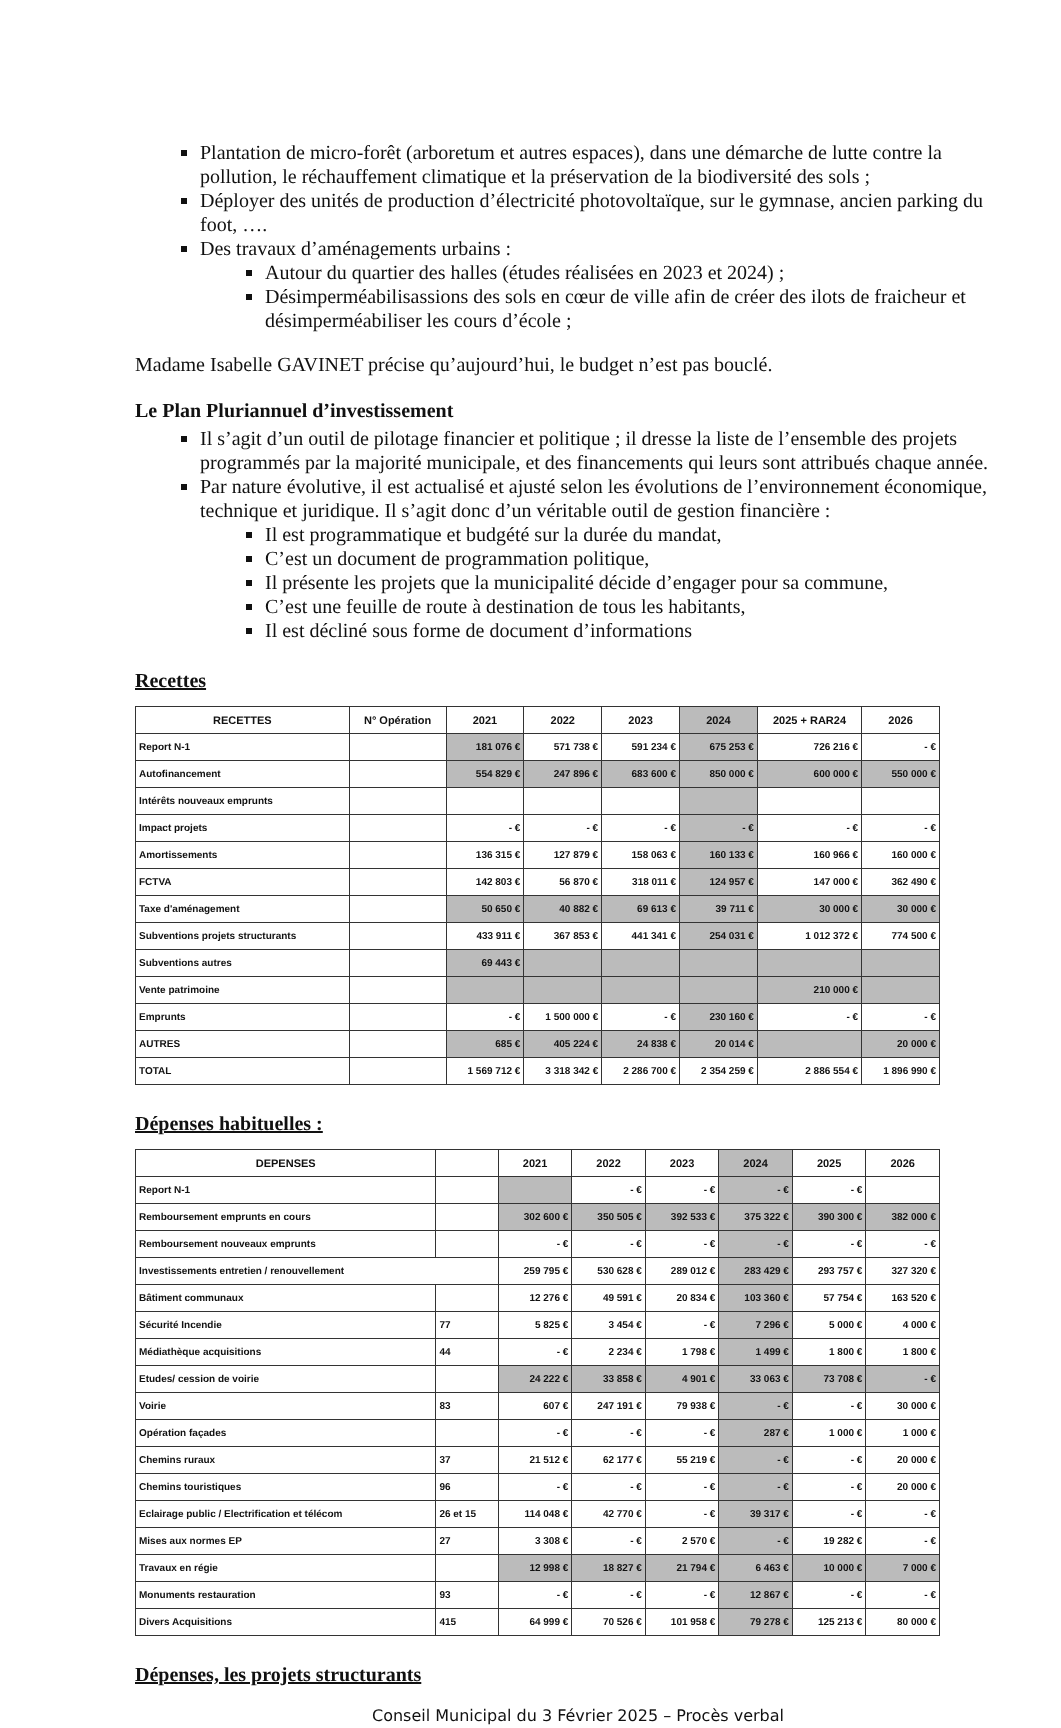Plantation de micro-forêt (arboretum et autres espaces), dans une démarche de lutte contre la pollution, le réchauffement climatique et la préservation de la biodiversité des sols ;
Déployer des unités de production d’électricité photovoltaïque, sur le gymnase, ancien parking du foot, ….
Des travaux d’aménagements urbains :
Autour du quartier des halles (études réalisées en 2023 et 2024) ;
Désimperméabilisassions des sols en cœur de ville afin de créer des ilots de fraicheur et désimperméabiliser les cours d’école ;
Madame Isabelle GAVINET précise qu’aujourd’hui, le budget n’est pas bouclé.
Le Plan Pluriannuel d’investissement
Il s’agit d’un outil de pilotage financier et politique ; il dresse la liste de l’ensemble des projets programmés par la majorité municipale, et des financements qui leurs sont attribués chaque année.
Par nature évolutive, il est actualisé et ajusté selon les évolutions de l’environnement économique, technique et juridique. Il s’agit donc d’un véritable outil de gestion financière :
Il est programmatique et budgété sur la durée du mandat,
C’est un document de programmation politique,
Il présente les projets que la municipalité décide d’engager pour sa commune,
C’est une feuille de route à destination de tous les habitants,
Il est décliné sous forme de document d’informations
Recettes
| RECETTES | N° Opération | 2021 | 2022 | 2023 | 2024 | 2025 + RAR24 | 2026 |
| --- | --- | --- | --- | --- | --- | --- | --- |
| Report N-1 | | 181 076 € | 571 738 € | 591 234 € | 675 253 € | 726 216 € | - € |
| Autofinancement | | 554 829 € | 247 896 € | 683 600 € | 850 000 € | 600 000 € | 550 000 € |
| Intérêts nouveaux emprunts | | | | | | | |
| Impact projets | | - € | - € | - € | - € | - € | - € |
| Amortissements | | 136 315 € | 127 879 € | 158 063 € | 160 133 € | 160 966 € | 160 000 € |
| FCTVA | | 142 803 € | 56 870 € | 318 011 € | 124 957 € | 147 000 € | 362 490 € |
| Taxe d'aménagement | | 50 650 € | 40 882 € | 69 613 € | 39 711 € | 30 000 € | 30 000 € |
| Subventions projets structurants | | 433 911 € | 367 853 € | 441 341 € | 254 031 € | 1 012 372 € | 774 500 € |
| Subventions autres | | 69 443 € | | | | | |
| Vente patrimoine | | | | | | 210 000 € | |
| Emprunts | | - € | 1 500 000 € | - € | 230 160 € | - € | - € |
| AUTRES | | 685 € | 405 224 € | 24 838 € | 20 014 € | | 20 000 € |
| TOTAL | | 1 569 712 € | 3 318 342 € | 2 286 700 € | 2 354 259 € | 2 886 554 € | 1 896 990 € |
Dépenses habituelles :
| DEPENSES | | 2021 | 2022 | 2023 | 2024 | 2025 | 2026 |
| --- | --- | --- | --- | --- | --- | --- | --- |
| Report N-1 | | | - € | - € | - € | - € | |
| Remboursement emprunts en cours | | 302 600 € | 350 505 € | 392 533 € | 375 322 € | 390 300 € | 382 000 € |
| Remboursement nouveaux emprunts | | - € | - € | - € | - € | - € | - € |
| Investissements entretien / renouvellement | | 259 795 € | 530 628 € | 289 012 € | 283 429 € | 293 757 € | 327 320 € |
| Bâtiment communaux | | 12 276 € | 49 591 € | 20 834 € | 103 360 € | 57 754 € | 163 520 € |
| Sécurité Incendie | 77 | 5 825 € | 3 454 € | - € | 7 296 € | 5 000 € | 4 000 € |
| Médiathèque acquisitions | 44 | - € | 2 234 € | 1 798 € | 1 499 € | 1 800 € | 1 800 € |
| Etudes/ cession de voirie | | 24 222 € | 33 858 € | 4 901 € | 33 063 € | 73 708 € | - € |
| Voirie | 83 | 607 € | 247 191 € | 79 938 € | - € | - € | 30 000 € |
| Opération façades | | - € | - € | - € | 287 € | 1 000 € | 1 000 € |
| Chemins ruraux | 37 | 21 512 € | 62 177 € | 55 219 € | - € | - € | 20 000 € |
| Chemins touristiques | 96 | - € | - € | - € | - € | - € | 20 000 € |
| Eclairage public / Electrification et télécom | 26 et 15 | 114 048 € | 42 770 € | - € | 39 317 € | - € | - € |
| Mises aux normes EP | 27 | 3 308 € | - € | 2 570 € | - € | 19 282 € | - € |
| Travaux en régie | | 12 998 € | 18 827 € | 21 794 € | 6 463 € | 10 000 € | 7 000 € |
| Monuments restauration | 93 | - € | - € | - € | 12 867 € | - € | - € |
| Divers Acquisitions | 415 | 64 999 € | 70 526 € | 101 958 € | 79 278 € | 125 213 € | 80 000 € |
Dépenses, les projets structurants
Conseil Municipal du 3 Février 2025 – Procès verbal